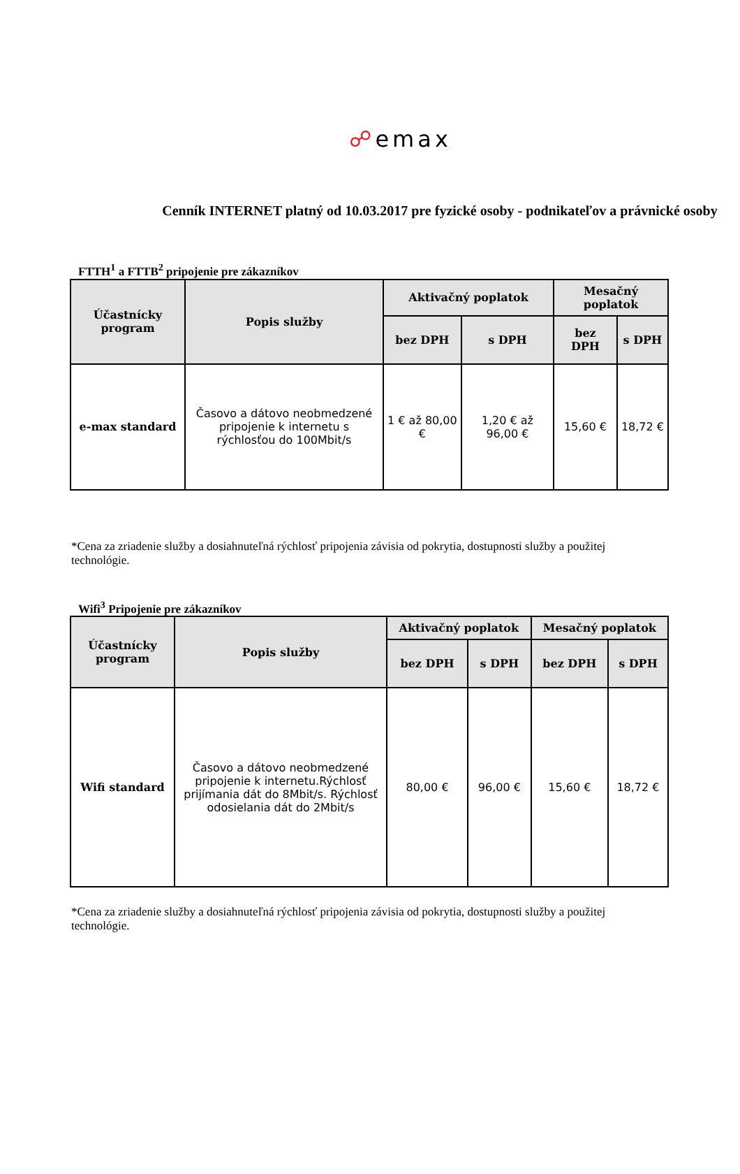☍emax
Cenník INTERNET platný od 10.03.2017 pre fyzické osoby - podnikateľov a právnické osoby
FTTH<sup>1</sup> a FTTB<sup>2</sup> pripojenie pre zákazníkov
| Účastnícky program | Popis služby | Aktivačný poplatok | | Mesačný poplatok | |
| --- | --- | --- | --- | --- | --- |
| | | bez DPH | s DPH | bez DPH | s DPH |
| e-max standard | Časovo a dátovo neobmedzené pripojenie k internetu s rýchlosťou do 100Mbit/s | 1 € až 80,00 € | 1,20 € až 96,00 € | 15,60 € | 18,72 € |
*Cena za zriadenie služby a dosiahnuteľná rýchlosť pripojenia závisia od pokrytia, dostupnosti služby a použitej technológie.
Wifi<sup>3</sup> Pripojenie pre zákazníkov
| Účastnícky program | Popis služby | Aktivačný poplatok | | Mesačný poplatok | |
| --- | --- | --- | --- | --- | --- |
| | | bez DPH | s DPH | bez DPH | s DPH |
| Wifi standard | Časovo a dátovo neobmedzené pripojenie k internetu.Rýchlosť prijímania dát do 8Mbit/s. Rýchlosť odosielania dát do 2Mbit/s | 80,00 € | 96,00 € | 15,60 € | 18,72 € |
*Cena za zriadenie služby a dosiahnuteľná rýchlosť pripojenia závisia od pokrytia, dostupnosti služby a použitej technológie.